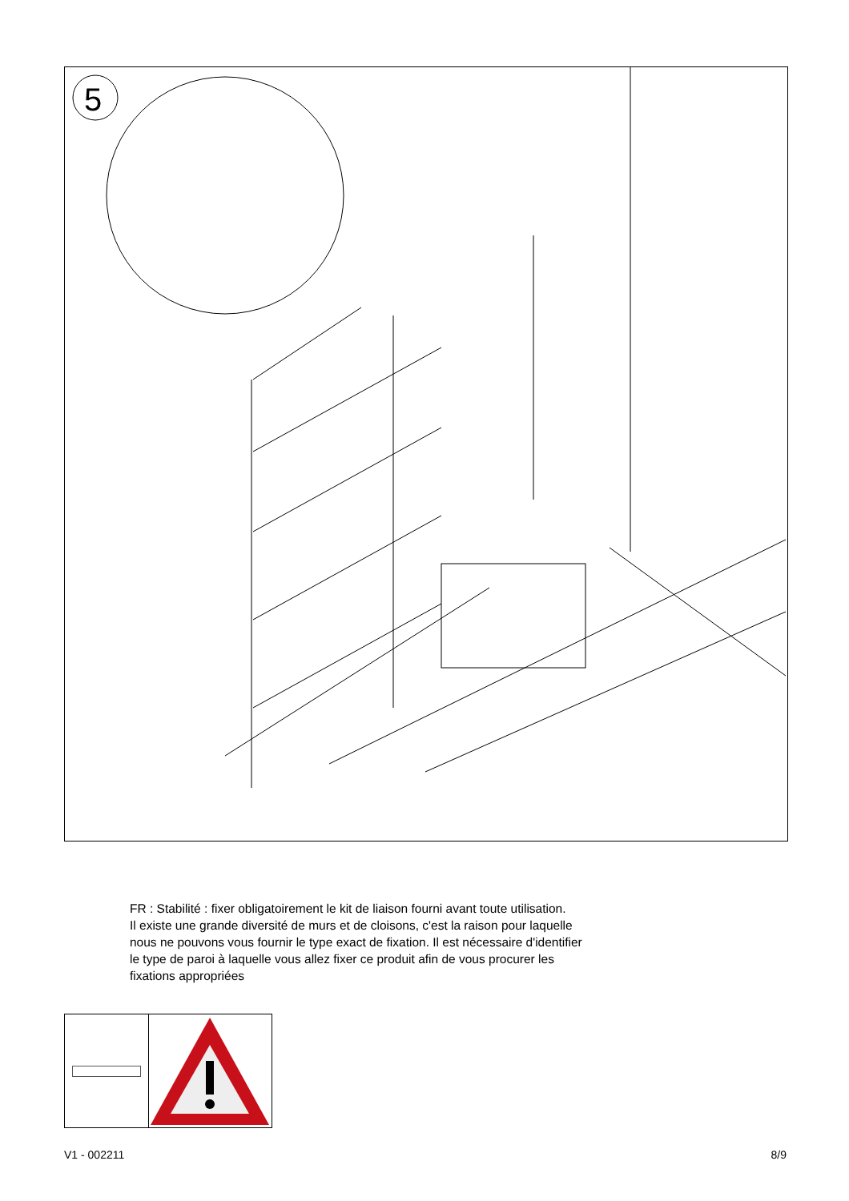5
FR : Stabilité : fixer obligatoirement le kit de liaison fourni avant toute utilisation.
Il existe une grande diversité de murs et de cloisons, c'est la raison pour laquelle
nous ne pouvons vous fournir le type exact de fixation. Il est nécessaire d'identifier
le type de paroi à laquelle vous allez fixer ce produit afin de vous procurer les
fixations appropriées
V1 - 002211 8/9